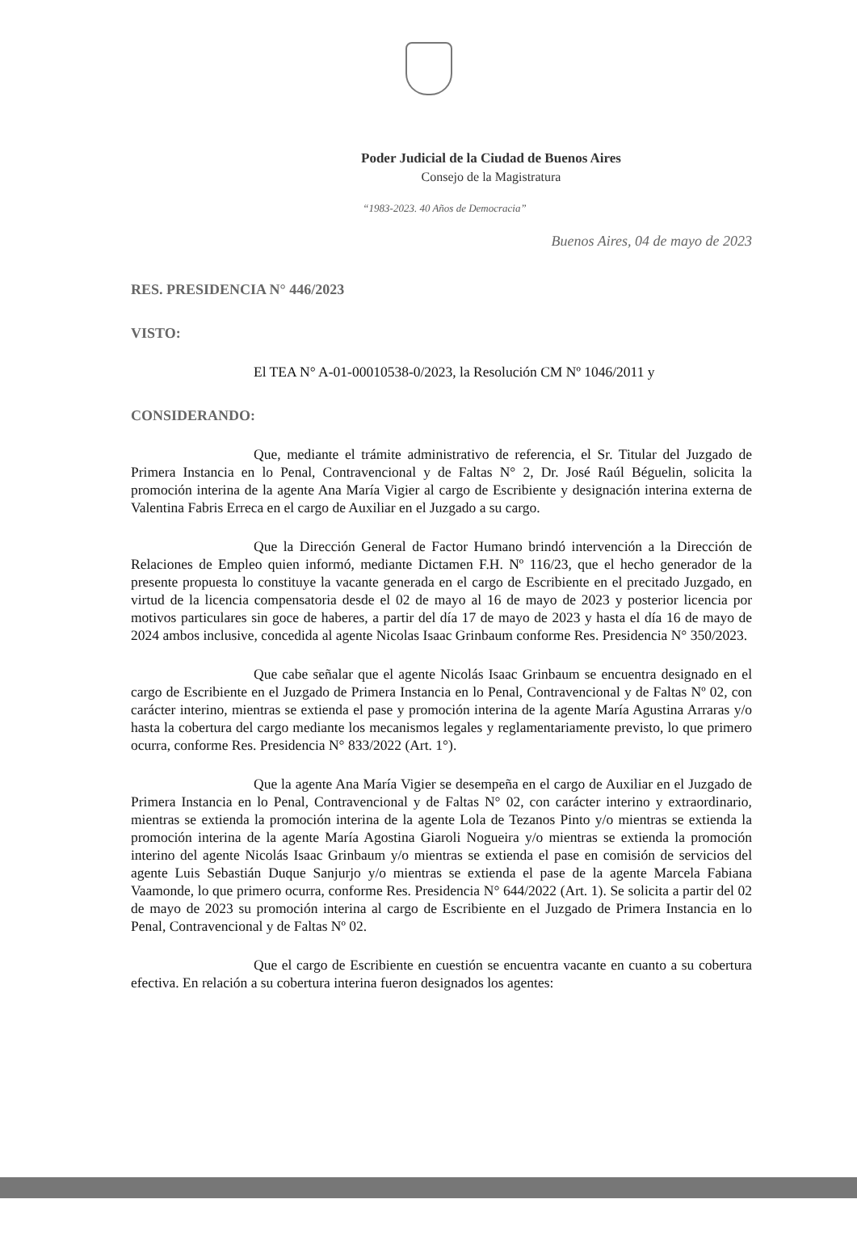Poder Judicial de la Ciudad de Buenos Aires
Consejo de la Magistratura
“1983-2023. 40 Años de Democracia”
Buenos Aires, 04 de mayo de 2023
RES. PRESIDENCIA N° 446/2023
VISTO:
El TEA N° A-01-00010538-0/2023, la Resolución CM Nº 1046/2011 y
CONSIDERANDO:
Que, mediante el trámite administrativo de referencia, el Sr. Titular del Juzgado de Primera Instancia en lo Penal, Contravencional y de Faltas N° 2, Dr. José Raúl Béguelin, solicita la promoción interina de la agente Ana María Vigier al cargo de Escribiente y designación interina externa de Valentina Fabris Erreca en el cargo de Auxiliar en el Juzgado a su cargo.
Que la Dirección General de Factor Humano brindó intervención a la Dirección de Relaciones de Empleo quien informó, mediante Dictamen F.H. Nº 116/23, que el hecho generador de la presente propuesta lo constituye la vacante generada en el cargo de Escribiente en el precitado Juzgado, en virtud de la licencia compensatoria desde el 02 de mayo al 16 de mayo de 2023 y posterior licencia por motivos particulares sin goce de haberes, a partir del día 17 de mayo de 2023 y hasta el día 16 de mayo de 2024 ambos inclusive, concedida al agente Nicolas Isaac Grinbaum conforme Res. Presidencia N° 350/2023.
Que cabe señalar que el agente Nicolás Isaac Grinbaum se encuentra designado en el cargo de Escribiente en el Juzgado de Primera Instancia en lo Penal, Contravencional y de Faltas Nº 02, con carácter interino, mientras se extienda el pase y promoción interina de la agente María Agustina Arraras y/o hasta la cobertura del cargo mediante los mecanismos legales y reglamentariamente previsto, lo que primero ocurra, conforme Res. Presidencia N° 833/2022 (Art. 1°).
Que la agente Ana María Vigier se desempeña en el cargo de Auxiliar en el Juzgado de Primera Instancia en lo Penal, Contravencional y de Faltas N° 02, con carácter interino y extraordinario, mientras se extienda la promoción interina de la agente Lola de Tezanos Pinto y/o mientras se extienda la promoción interina de la agente María Agostina Giaroli Nogueira y/o mientras se extienda la promoción interino del agente Nicolás Isaac Grinbaum y/o mientras se extienda el pase en comisión de servicios del agente Luis Sebastián Duque Sanjurjo y/o mientras se extienda el pase de la agente Marcela Fabiana Vaamonde, lo que primero ocurra, conforme Res. Presidencia N° 644/2022 (Art. 1). Se solicita a partir del 02 de mayo de 2023 su promoción interina al cargo de Escribiente en el Juzgado de Primera Instancia en lo Penal, Contravencional y de Faltas Nº 02.
Que el cargo de Escribiente en cuestión se encuentra vacante en cuanto a su cobertura efectiva. En relación a su cobertura interina fueron designados los agentes: